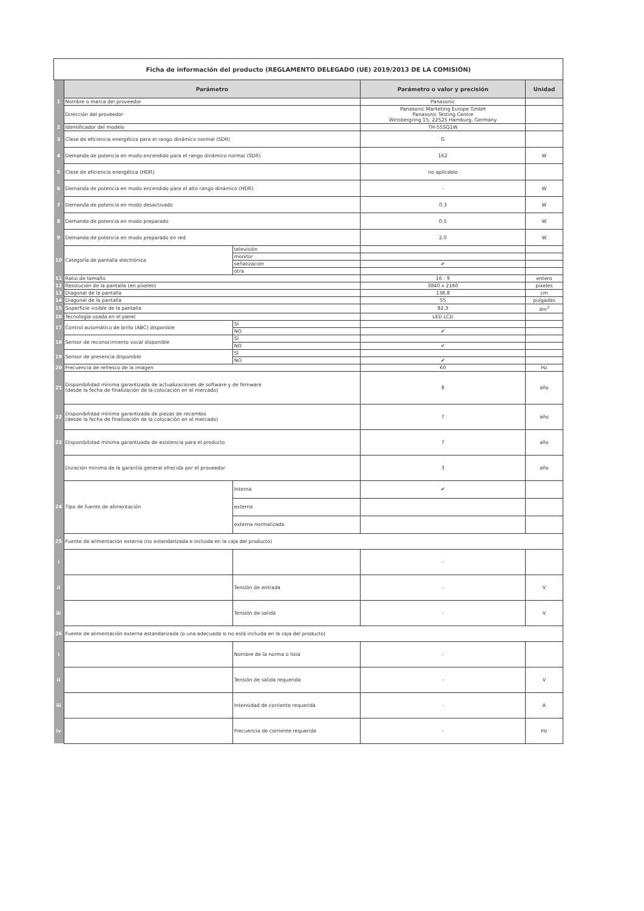| Ficha de información del producto (REGLAMENTO DELEGADO (UE) 2019/2013 DE LA COMISIÓN) | | | | |
| | Parámetro | | Parámetro o valor y precisión | Unidad |
| 1 | Nombre o marca del proveedor | | Panasonic | |
| | Dirección del proveedor | | Panasonic Marketing Europe GmbH Panasonic Testing Centre Winsbergring 15, 22525 Hamburg, Germany | |
| 2 | Identificador del modelo | | TH-55SQ1W | |
| 3 | Clase de eficiencia energética para el rango dinámico normal (SDR) | | G | |
| 4 | Demanda de potencia en modo encendido para el rango dinámico normal (SDR) | | 162 | W |
| 5 | Clase de eficiencia energética (HDR) | | no aplicable | |
| 6 | Demanda de potencia en modo encendido para el alto rango dinámico (HDR) | | - | W |
| 7 | Demanda de potencia en modo desactivado | | 0.3 | W |
| 8 | Demanda de potencia en modo preparado | | 0.5 | W |
| 9 | Demanda de potencia en modo preparado en red | | 2.0 | W |
| 10 | Categoría de pantalla electrónica | televisión | | |
| | | monitor | | |
| | | señalización | ✔ | |
| | | otra | | |
| 11 | Ratio de tamaño | | 16 : 9 | entero |
| 12 | Resolución de la pantalla (en píxeles) | | 3840 x 2160 | píxeles |
| 13 | Diagonal de la pantalla | | 138.8 | cm |
| 14 | Diagonal de la pantalla | | 55 | pulgadas |
| 15 | Superficie visible de la pantalla | | 82.3 | dm<sup>2</sup> |
| 16 | Tecnología usada en el panel | | LED LCD | |
| 17 | Control automático de brillo (ABC) disponible | SÍ | | |
| | | NO | ✔ | |
| 18 | Sensor de reconocimiento vocal disponible | SÍ | | |
| | | NO | ✔ | |
| 19 | Sensor de presencia disponible | SÍ | | |
| | | NO | ✔ | |
| 20 | Frecuencia de refresco de la imagen | | 60 | Hz |
| 21 | Disponibilidad mínima garantizada de actualizaciones de software y de firmware (desde la fecha de finalización de la colocación en el mercado) | | 8 | año |
| 22 | Disponibilidad mínima garantizada de piezas de recambio (desde la fecha de finalización de la colocación en el mercado) | | 7 | año |
| 23 | Disponibilidad mínima garantizada de asistencia para el producto | | 7 | año |
| | Duración mínima de la garantía general ofrecida por el proveedor | | 3 | año |
| 24 | Tipo de fuente de alimentación | Interna | ✔ | |
| | | externa | | |
| | | externa normalizada | | |
| 25 | Fuente de alimentación externa (no estandarizada e incluida en la caja del producto) | | | |
| i | | | - | |
| ii | | Tensión de entrada | - | V |
| iii | | Tensión de salida | - | V |
| 26 | Fuente de alimentación externa estandarizada (o una adecuada si no está incluida en la caja del producto) | | | |
| i | | Nombre de la norma o lista | - | |
| ii | | Tensión de salida requerida | - | V |
| iii | | Intensidad de corriente requerida | - | A |
| iv | | Frecuencia de corriente requerida | - | Hz |